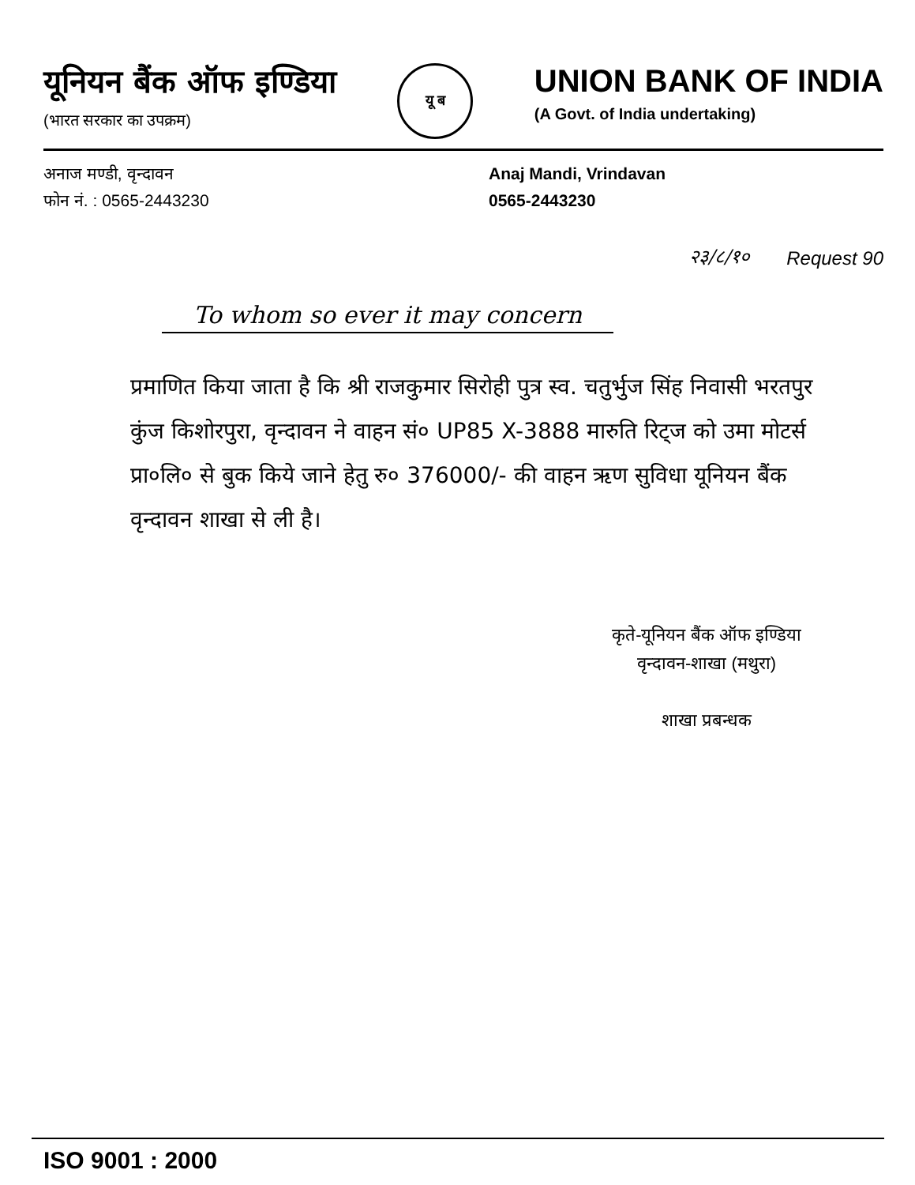यूनियन बैंक ऑफ इण्डिया
(भारत सरकार का उपक्रम)
यू ब
UNION BANK OF INDIA
(A Govt. of India undertaking)
अनाज मण्डी, वृन्दावन
फोन नं. : 0565-2443230
Anaj Mandi, Vrindavan
0565-2443230
२३/८/१०
Request 90
To whom so ever it may concern
प्रमाणित किया जाता है कि श्री राजकुमार सिरोही पुत्र स्व. चतुर्भुज सिंह निवासी भरतपुर कुंज किशोरपुरा, वृन्दावन ने वाहन सं० UP85 X-3888 मारुति रिट्ज को उमा मोटर्स प्रा०लि० से बुक किये जाने हेतु रु० 376000/- की वाहन ऋण सुविधा यूनियन बैंक वृन्दावन शाखा से ली है।
कृते-यूनियन बैंक ऑफ इण्डिया
वृन्दावन-शाखा (मथुरा)
शाखा प्रबन्धक
ISO 9001 : 2000